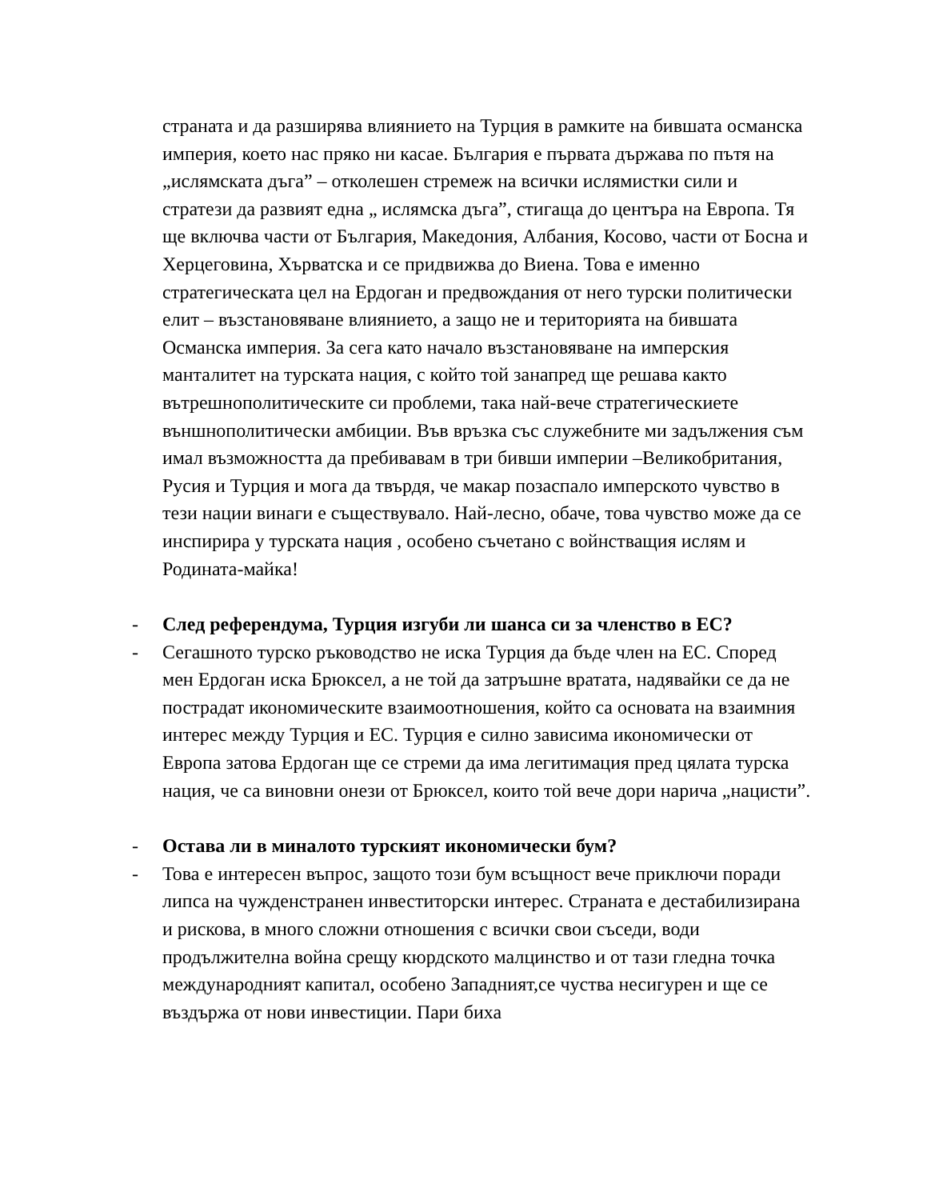страната и да разширява влиянието на Турция в рамките на бившата османска империя, което нас пряко ни касае. България е първата държава по пътя на „ислямската дъга” – отколешен стремеж на всички ислямистки сили и стратези да развият една „ ислямска дъга”, стигаща до центъра на Европа. Тя ще включва части от България, Македония, Албания, Косово, части от Босна и Херцеговина, Хърватска и се придвижва до Виена. Това е именно стратегическата цел на Ердоган и предвождания от него турски политически елит – възстановяване влиянието, а защо не и територията на бившата Османска империя. За сега като начало възстановяване на имперския манталитет на турската нация, с който той занапред ще решава както вътрешнополитическите си проблеми, така най-вече стратегическиете външнополитически амбиции. Във връзка със служебните ми задължения съм имал възможността да пребивавам в три бивши империи –Великобритания, Русия и Турция и мога да твърдя, че макар позаспало имперското чувство в тези нации винаги е съществувало. Най-лесно, обаче, това чувство може да се инспирира у турската нация , особено съчетано с войнстващия ислям и Родината-майка!
- След референдума, Турция изгуби ли шанса си за членство в ЕС?
- Сегашното турско ръководство не иска Турция да бъде член на ЕС. Според мен Ердоган иска Брюксел, а не той да затръшне вратата, надявайки се да не пострадат икономическите взаимоотношения, който са основата на взаимния интерес между Турция и ЕС. Турция е силно зависима икономически от Европа затова Ердоган ще се стреми да има легитимация пред цялата турска нация, че са виновни онези от Брюксел, които той вече дори нарича „нацисти”.
- Остава ли в миналото турският икономически бум?
- Това е интересен въпрос, защото този бум всъщност вече приключи поради липса на чужденстранен инвеститорски интерес. Страната е дестабилизирана и рискова, в много сложни отношения с всички свои съседи, води продължителна война срещу кюрдското малцинство и от тази гледна точка международният капитал, особено Западният,се чуства несигурен и ще се въздържа от нови инвестиции. Пари биха